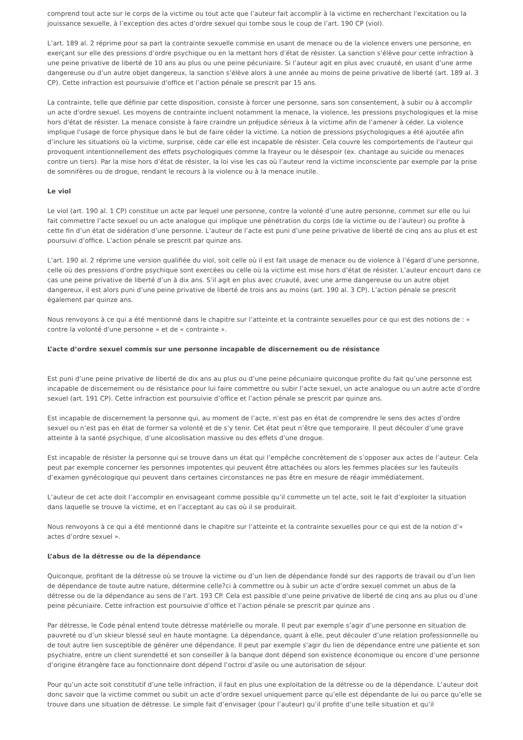comprend tout acte sur le corps de la victime ou tout acte que l’auteur fait accomplir à la victime en recherchant l’excitation ou la jouissance sexuelle, à l’exception des actes d’ordre sexuel qui tombe sous le coup de l’art. 190 CP (viol).
L’art. 189 al. 2 réprime pour sa part la contrainte sexuelle commise en usant de menace ou de la violence envers une personne, en exerçant sur elle des pressions d’ordre psychique ou en la mettant hors d’état de résister. La sanction s’élève pour cette infraction à une peine privative de liberté de 10 ans au plus ou une peine pécuniaire. Si l’auteur agit en plus avec cruauté, en usant d’une arme dangereuse ou d’un autre objet dangereux, la sanction s’élève alors à une année au moins de peine privative de liberté (art. 189 al. 3 CP). Cette infraction est poursuivie d’office et l’action pénale se prescrit par 15 ans.
La contrainte, telle que définie par cette disposition, consiste à forcer une personne, sans son consentement, à subir ou à accomplir un acte d'ordre sexuel. Les moyens de contrainte incluent notamment la menace, la violence, les pressions psychologiques et la mise hors d'état de résister. La menace consiste à faire craindre un préjudice sérieux à la victime afin de l’amener à céder. La violence implique l'usage de force physique dans le but de faire céder la victime. La notion de pressions psychologiques a été ajoutée afin d’inclure les situations où la victime, surprise, cède car elle est incapable de résister. Cela couvre les comportements de l'auteur qui provoquent intentionnellement des effets psychologiques comme la frayeur ou le désespoir (ex. chantage au suicide ou menaces contre un tiers). Par la mise hors d’état de résister, la loi vise les cas où l’auteur rend la victime inconsciente par exemple par la prise de somnifères ou de drogue, rendant le recours à la violence ou à la menace inutile.
Le viol
Le viol (art. 190 al. 1 CP) constitue un acte par lequel une personne, contre la volonté d’une autre personne, commet sur elle ou lui fait commettre l’acte sexuel ou un acte analogue qui implique une pénétration du corps (de la victime ou de l’auteur) ou profite à cette fin d’un état de sidération d’une personne. L’auteur de l’acte est puni d’une peine privative de liberté de cinq ans au plus et est poursuivi d’office. L’action pénale se prescrit par quinze ans.
L’art. 190 al. 2 réprime une version qualifiée du viol, soit celle où il est fait usage de menace ou de violence à l’égard d’une personne, celle où des pressions d’ordre psychique sont exercées ou celle où la victime est mise hors d’état de résister. L’auteur encourt dans ce cas une peine privative de liberté d’un à dix ans. S’il agit en plus avec cruauté, avec une arme dangereuse ou un autre objet dangereux, il est alors puni d’une peine privative de liberté de trois ans au moins (art. 190 al. 3 CP). L’action pénale se prescrit également par quinze ans.
Nous renvoyons à ce qui a été mentionné dans le chapitre sur l’atteinte et la contrainte sexuelles pour ce qui est des notions de : « contre la volonté d'une personne » et de « contrainte ».
L’acte d’ordre sexuel commis sur une personne incapable de discernement ou de résistance
Est puni d’une peine privative de liberté de dix ans au plus ou d’une peine pécuniaire quiconque profite du fait qu’une personne est incapable de discernement ou de résistance pour lui faire commettre ou subir l’acte sexuel, un acte analogue ou un autre acte d’ordre sexuel (art. 191 CP). Cette infraction est poursuivie d’office et l’action pénale se prescrit par quinze ans.
Est incapable de discernement la personne qui, au moment de l’acte, n’est pas en état de comprendre le sens des actes d’ordre sexuel ou n’est pas en état de former sa volonté et de s’y tenir. Cet état peut n’être que temporaire. Il peut découler d’une grave atteinte à la santé psychique, d’une alcoolisation massive ou des effets d’une drogue.
Est incapable de résister la personne qui se trouve dans un état qui l’empêche concrètement de s’opposer aux actes de l’auteur. Cela peut par exemple concerner les personnes impotentes qui peuvent être attachées ou alors les femmes placées sur les fauteuils d’examen gynécologique qui peuvent dans certaines circonstances ne pas être en mesure de réagir immédiatement.
L’auteur de cet acte doit l’accomplir en envisageant comme possible qu’il commette un tel acte, soit le fait d’exploiter la situation dans laquelle se trouve la victime, et en l’acceptant au cas où il se produirait.
Nous renvoyons à ce qui a été mentionné dans le chapitre sur l’atteinte et la contrainte sexuelles pour ce qui est de la notion d’« actes d’ordre sexuel ».
L’abus de la détresse ou de la dépendance
Quiconque, profitant de la détresse où se trouve la victime ou d’un lien de dépendance fondé sur des rapports de travail ou d’un lien de dépendance de toute autre nature, détermine celle?ci à commettre ou à subir un acte d’ordre sexuel commet un abus de la détresse ou de la dépendance au sens de l’art. 193 CP. Cela est passible d’une peine privative de liberté de cinq ans au plus ou d’une peine pécuniaire. Cette infraction est poursuivie d’office et l’action pénale se prescrit par quinze ans .
Par détresse, le Code pénal entend toute détresse matérielle ou morale. Il peut par exemple s’agir d’une personne en situation de pauvreté ou d’un skieur blessé seul en haute montagne. La dépendance, quant à elle, peut découler d’une relation professionnelle ou de tout autre lien susceptible de générer une dépendance. Il peut par exemple s’agir du lien de dépendance entre une patiente et son psychiatre, entre un client surendetté et son conseiller à la banque dont dépend son existence économique ou encore d’une personne d’origine étrangère face au fonctionnaire dont dépend l’octroi d’asile ou une autorisation de séjour.
Pour qu’un acte soit constitutif d’une telle infraction, il faut en plus une exploitation de la détresse ou de la dépendance. L’auteur doit donc savoir que la victime commet ou subit un acte d’ordre sexuel uniquement parce qu’elle est dépendante de lui ou parce qu’elle se trouve dans une situation de détresse. Le simple fait d’envisager (pour l’auteur) qu’il profite d’une telle situation et qu’il